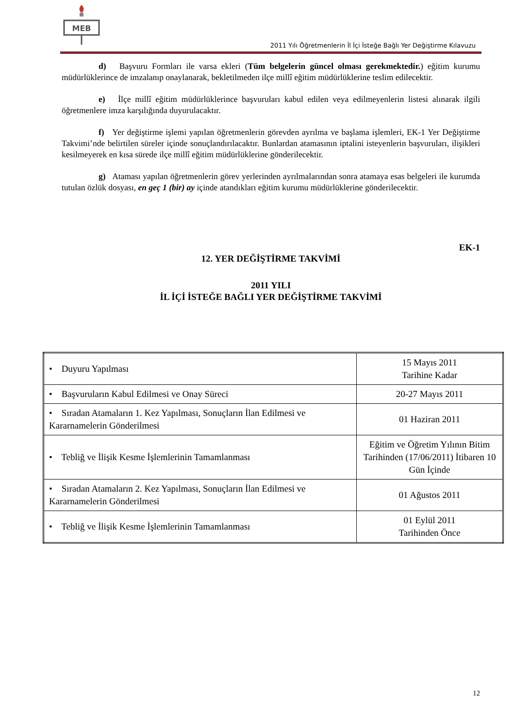MEB
2011 Yılı Öğretmenlerin İl İçi İsteğe Bağlı Yer Değiştirme Kılavuzu
d) Başvuru Formları ile varsa ekleri (Tüm belgelerin güncel olması gerekmektedir.) eğitim kurumu müdürlüklerince de imzalanıp onaylanarak, bekletilmeden ilçe millî eğitim müdürlüklerine teslim edilecektir.
e) İlçe millî eğitim müdürlüklerince başvuruları kabul edilen veya edilmeyenlerin listesi alınarak ilgili öğretmenlere imza karşılığında duyurulacaktır.
f) Yer değiştirme işlemi yapılan öğretmenlerin görevden ayrılma ve başlama işlemleri, EK-1 Yer Değiştirme Takvimi’nde belirtilen süreler içinde sonuçlandırılacaktır. Bunlardan atamasının iptalini isteyenlerin başvuruları, ilişikleri kesilmeyerek en kısa sürede ilçe millî eğitim müdürlüklerine gönderilecektir.
g) Ataması yapılan öğretmenlerin görev yerlerinden ayrılmalarından sonra atamaya esas belgeleri ile kurumda tutulan özlük dosyası, en geç 1 (bir) ay içinde atandıkları eğitim kurumu müdürlüklerine gönderilecektir.
EK-1
12. YER DEĞİŞTİRME TAKVİMİ
2011 YILI
İL İÇİ İSTEĞE BAĞLI YER DEĞİŞTİRME TAKVİMİ
| • Duyuru Yapılması | 15 Mayıs 2011 Tarihine Kadar |
| • Başvuruların Kabul Edilmesi ve Onay Süreci | 20-27 Mayıs 2011 |
| • Sıradan Atamaların 1. Kez Yapılması, Sonuçların İlan Edilmesi ve Kararnamelerin Gönderilmesi | 01 Haziran 2011 |
| • Tebliğ ve İlişik Kesme İşlemlerinin Tamamlanması | Eğitim ve Öğretim Yılının Bitim Tarihinden (17/06/2011) İtibaren 10 Gün İçinde |
| • Sıradan Atamaların 2. Kez Yapılması, Sonuçların İlan Edilmesi ve Kararnamelerin Gönderilmesi | 01 Ağustos 2011 |
| • Tebliğ ve İlişik Kesme İşlemlerinin Tamamlanması | 01 Eylül 2011 Tarihinden Önce |
12